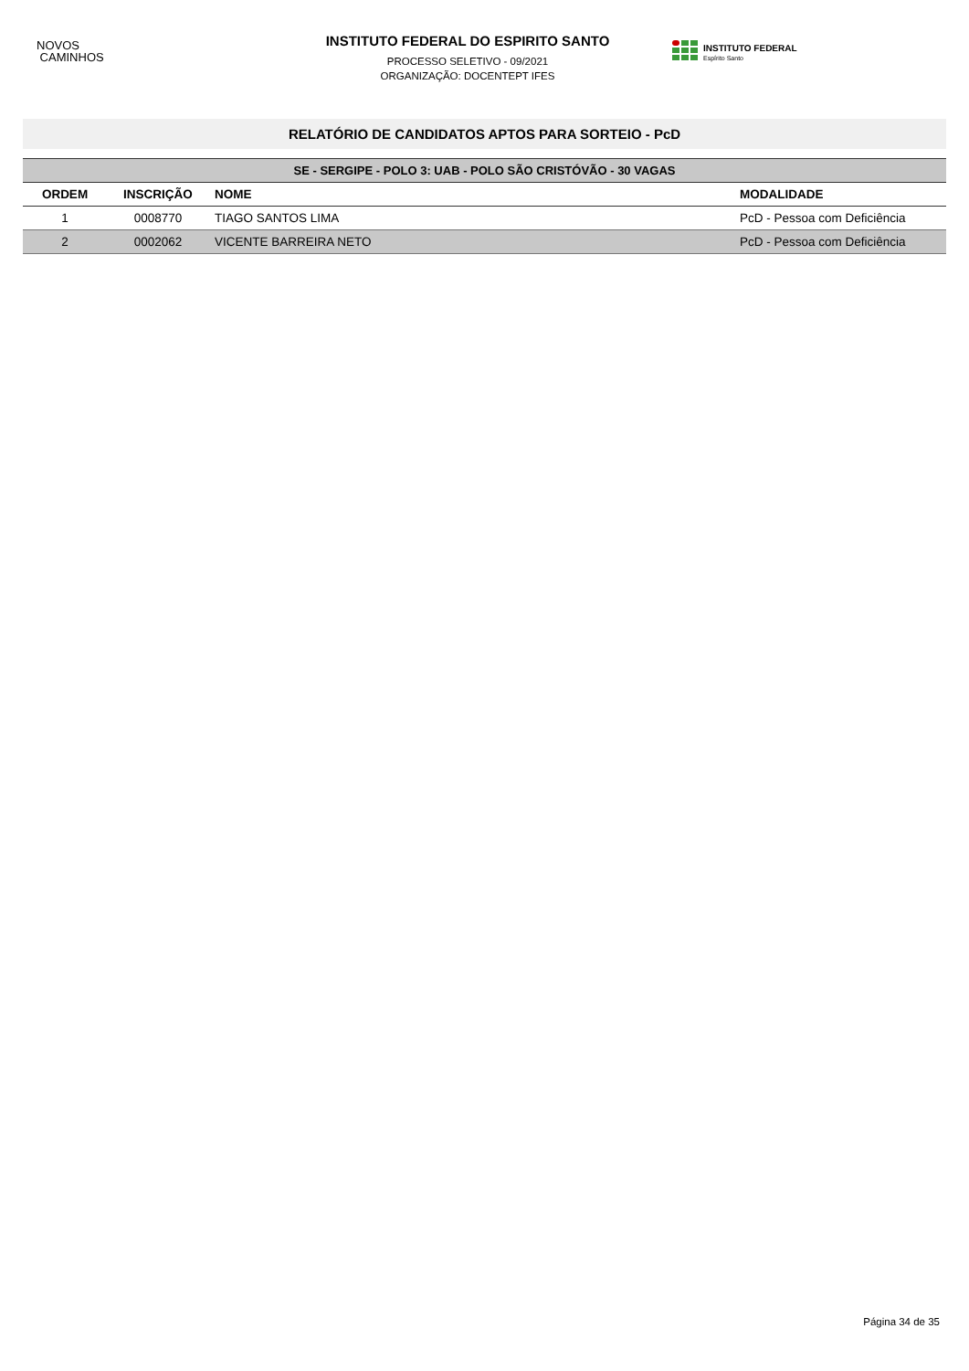NOVOS
CAMINHOS
INSTITUTO FEDERAL DO ESPIRITO SANTO
PROCESSO SELETIVO - 09/2021
ORGANIZAÇÃO: DOCENTEPT IFES
INSTITUTO FEDERAL
Espírito Santo
RELATÓRIO DE CANDIDATOS APTOS PARA SORTEIO - PcD
| SE - SERGIPE - POLO 3: UAB - POLO SÃO CRISTÓVÃO - 30 VAGAS | | | |
| --- | --- | --- | --- |
| ORDEM | INSCRIÇÃO | NOME | MODALIDADE |
| 1 | 0008770 | TIAGO SANTOS LIMA | PcD - Pessoa com Deficiência |
| 2 | 0002062 | VICENTE BARREIRA NETO | PcD - Pessoa com Deficiência |
Página 34 de 35